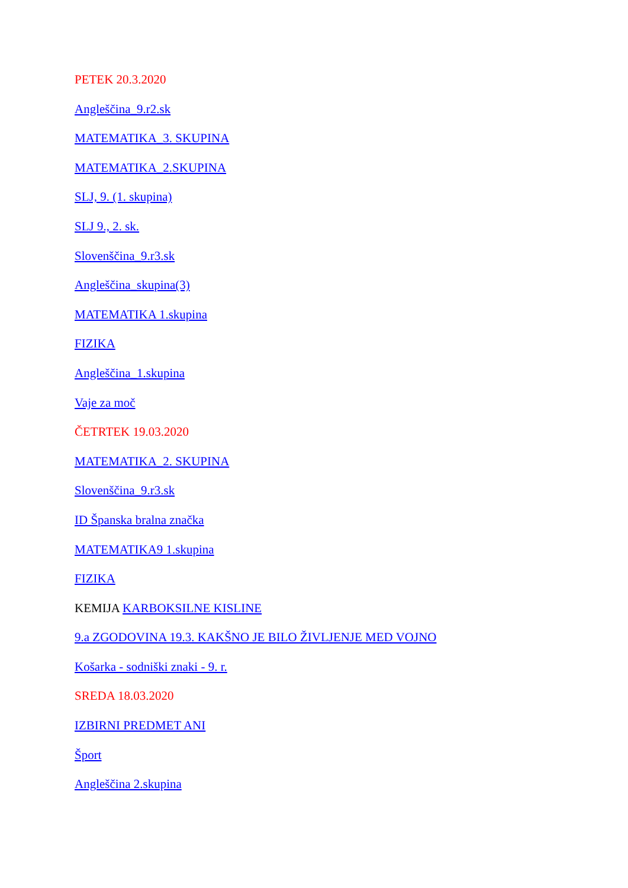PETEK 20.3.2020
Angleščina_9.r2.sk
MATEMATIKA_3. SKUPINA
MATEMATIKA_2.SKUPINA
SLJ, 9. (1. skupina)
SLJ 9., 2. sk.
Slovenščina_9.r3.sk
Angleščina_skupina(3)
MATEMATIKA 1.skupina
FIZIKA
Angleščina_1.skupina
Vaje za moč
ČETRTEK 19.03.2020
MATEMATIKA_2. SKUPINA
Slovenščina_9.r3.sk
ID Španska bralna značka
MATEMATIKA9 1.skupina
FIZIKA
KEMIJA KARBOKSILNE KISLINE
9.a ZGODOVINA 19.3. KAKŠNO JE BILO ŽIVLJENJE MED VOJNO
Košarka - sodniški znaki - 9. r.
SREDA 18.03.2020
IZBIRNI PREDMET ANI
Šport
Angleščina 2.skupina